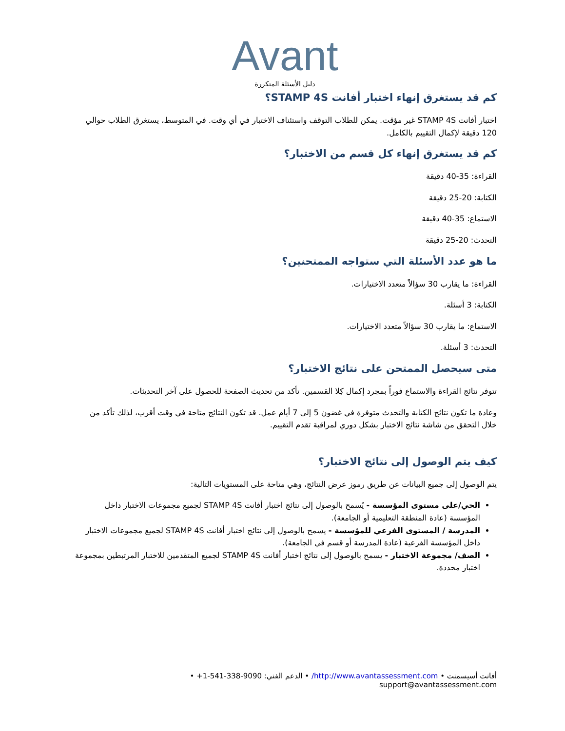Avant
دليل الأسئلة المتكررة
كم قد يستغرق إنهاء اختبار أفانت STAMP 4S؟
اختبار أفانت STAMP 4S غير مؤقت. يمكن للطلاب التوقف واستئناف الاختبار في أي وقت. في المتوسط، يستغرق الطلاب حوالي 120 دقيقة لإكمال التقييم بالكامل.
كم قد يستغرق إنهاء كل قسم من الاختبار؟
القراءة: 35-40 دقيقة
الكتابة: 20-25 دقيقة
الاستماع: 35-40 دقيقة
التحدث: 20-25 دقيقة
ما هو عدد الأسئلة التي ستواجه الممتحنين؟
القراءة: ما يقارب 30 سؤالاً متعدد الاختيارات.
الكتابة: 3 أسئلة.
الاستماع: ما يقارب 30 سؤالاً متعدد الاختيارات.
التحدث: 3 أسئلة.
متى سيحصل الممتحن على نتائج الاختبار؟
تتوفر نتائج القراءة والاستماع فوراً بمجرد إكمال كِلا القسمين. تأكد من تحديث الصفحة للحصول على آخر التحديثات.
وعادة ما تكون نتائج الكتابة والتحدث متوفرة في غضون 5 إلى 7 أيام عمل. قد تكون النتائج متاحة في وقت أقرب، لذلك تأكد من خلال التحقق من شاشة نتائج الاختبار بشكل دوري لمراقبة تقدم التقييم.
كيف يتم الوصول إلى نتائج الاختبار؟
يتم الوصول إلى جميع البيانات عن طريق رموز عرض النتائج، وهي متاحة على المستويات التالية:
الحي/على مستوى المؤسسة - يُسمح بالوصول إلى نتائج اختبار أفانت STAMP 4S لجميع مجموعات الاختبار داخل المؤسسة (عادة المنطقة التعليمية أو الجامعة).
المدرسة / المستوى الفرعي للمؤسسة - يسمح بالوصول إلى نتائج اختبار أفانت STAMP 4S لجميع مجموعات الاختبار داخل المؤسسة الفرعية (عادة المدرسة أو قسم في الجامعة).
الصف/ مجموعة الاختبار - يسمح بالوصول إلى نتائج اختبار أفانت STAMP 4S لجميع المتقدمين للاختبار المرتبطين بمجموعة اختبار محددة.
أفانت أسيسمنت • http://www.avantassessment.com/ • الدعم الفني: +1-541-338-9090 • support@avantassessment.com